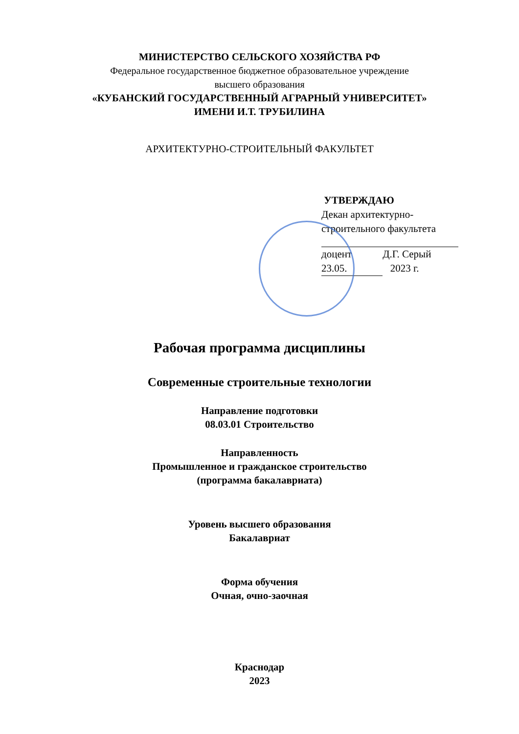МИНИСТЕРСТВО СЕЛЬСКОГО ХОЗЯЙСТВА РФ
Федеральное государственное бюджетное образовательное учреждение
высшего образования
«КУБАНСКИЙ ГОСУДАРСТВЕННЫЙ АГРАРНЫЙ УНИВЕРСИТЕТ»
ИМЕНИ И.Т. ТРУБИЛИНА
АРХИТЕКТУРНО-СТРОИТЕЛЬНЫЙ ФАКУЛЬТЕТ
УТВЕРЖДАЮ
Декан архитектурно-
строительного факультета
доцент Д.Г. Серый
23.05. 2023 г.
Рабочая программа дисциплины
Современные строительные технологии
Направление подготовки
08.03.01 Строительство
Направленность
Промышленное и гражданское строительство
(программа бакалавриата)
Уровень высшего образования
Бакалавриат
Форма обучения
Очная, очно-заочная
Краснодар
2023